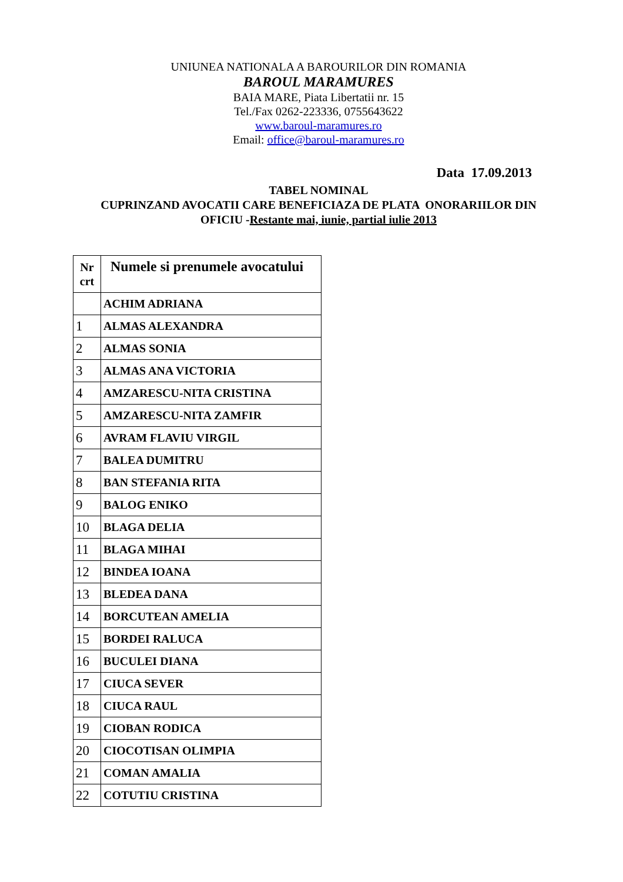UNIUNEA NATIONALA A BAROURILOR DIN ROMANIA
BAROUL MARAMURES
BAIA MARE, Piata Libertatii nr. 15
Tel./Fax 0262-223336, 0755643622
www.baroul-maramures.ro
Email: office@baroul-maramures.ro
Data 17.09.2013
TABEL NOMINAL
CUPRINZAND AVOCATII CARE BENEFICIAZA DE PLATA ONORARIILOR DIN
OFICIU -Restante mai, iunie, partial iulie 2013
| Nr crt | Numele si prenumele avocatului |
| --- | --- |
| | ACHIM ADRIANA |
| 1 | ALMAS ALEXANDRA |
| 2 | ALMAS SONIA |
| 3 | ALMAS ANA VICTORIA |
| 4 | AMZARESCU-NITA CRISTINA |
| 5 | AMZARESCU-NITA ZAMFIR |
| 6 | AVRAM FLAVIU VIRGIL |
| 7 | BALEA DUMITRU |
| 8 | BAN STEFANIA RITA |
| 9 | BALOG ENIKO |
| 10 | BLAGA DELIA |
| 11 | BLAGA MIHAI |
| 12 | BINDEA IOANA |
| 13 | BLEDEA DANA |
| 14 | BORCUTEAN AMELIA |
| 15 | BORDEI RALUCA |
| 16 | BUCULEI DIANA |
| 17 | CIUCA SEVER |
| 18 | CIUCA RAUL |
| 19 | CIOBAN RODICA |
| 20 | CIOCOTISAN OLIMPIA |
| 21 | COMAN AMALIA |
| 22 | COTUTIU CRISTINA |